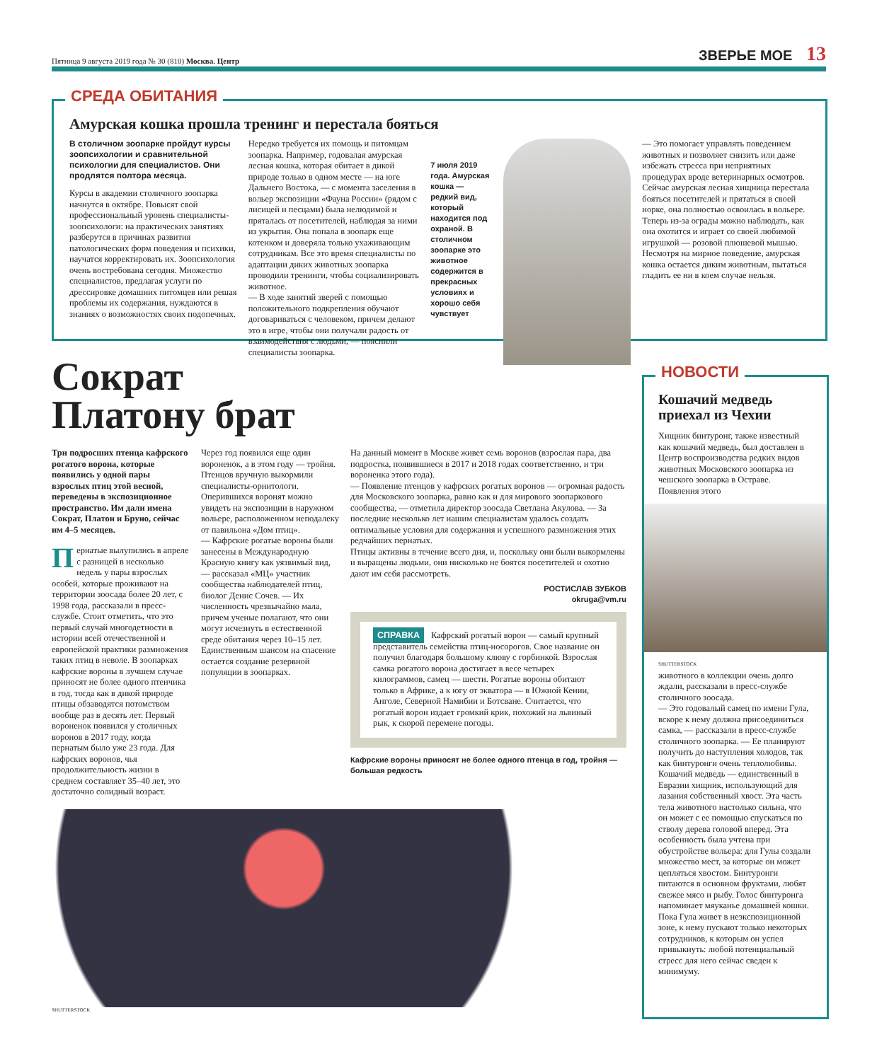Пятница 9 августа 2019 года № 30 (810) Москва. Центр ЗВЕРЬЕ МОЕ 13
СРЕДА ОБИТАНИЯ
Амурская кошка прошла тренинг и перестала бояться
В столичном зоопарке пройдут курсы зоопсихологии и сравнительной психологии для специалистов. Они продлятся полтора месяца.
Курсы в академии столичного зоопарка начнутся в октябре. Повысят свой профессиональный уровень специалисты-зоопсихологи: на практических занятиях разберутся в причинах развития патологических форм поведения и психики, научатся корректировать их. Зоопсихология очень востребована сегодня. Множество специалистов, предлагая услуги по дрессировке домашних питомцев или решая проблемы их содержания, нуждаются в знаниях о возможностях своих подопечных.
Нередко требуется их помощь и питомцам зоопарка. Например, годовалая амурская лесная кошка, которая обитает в дикой природе только в одном месте — на юге Дальнего Востока, — с момента заселения в вольер экспозиции «Фауна России» (рядом с лисицей и песцами) была нелюдимой и пряталась от посетителей, наблюдая за ними из укрытия. Она попала в зоопарк еще котенком и доверяла только ухаживающим сотрудникам. Все это время специалисты по адаптации диких животных зоопарка проводили тренинги, чтобы социализировать животное.
— В ходе занятий зверей с помощью положительного подкрепления обучают договариваться с человеком, причем делают это в игре, чтобы они получали радость от взаимодействия с людьми, — пояснили специалисты зоопарка.
7 июля 2019 года. Амурская кошка — редкий вид, который находится под охраной. В столичном зоопарке это животное содержится в прекрасных условиях и хорошо себя чувствует
— Это помогает управлять поведением животных и позволяет снизить или даже избежать стресса при неприятных процедурах вроде ветеринарных осмотров.
Сейчас амурская лесная хищница перестала бояться посетителей и прятаться в своей норке, она полностью освоилась в вольере. Теперь из-за ограды можно наблюдать, как она охотится и играет со своей любимой игрушкой — розовой плюшевой мышью. Несмотря на мирное поведение, амурская кошка остается диким животным, пытаться гладить ее ни в коем случае нельзя.
Сократ
Платону брат
Три подросших птенца кафрского рогатого ворона, которые появились у одной пары взрослых птиц этой весной, переведены в экспозиционное пространство. Им дали имена Сократ, Платон и Бруно, сейчас им 4–5 месяцев.
Пернатые вылупились в апреле с разницей в несколько недель у пары взрослых особей, которые проживают на территории зоосада более 20 лет, с 1998 года, рассказали в пресс-службе. Стоит отметить, что это первый случай многодетности в истории всей отечественной и европейской практики размножения таких птиц в неволе. В зоопарках кафрские вороны в лучшем случае приносят не более одного птенчика в год, тогда как в дикой природе птицы обзаводятся потомством вообще раз в десять лет. Первый вороненок появился у столичных воронов в 2017 году, когда пернатым было уже 23 года. Для кафрских воронов, чья продолжительность жизни в среднем составляет 35–40 лет, это достаточно солидный возраст.
Через год появился еще один вороненок, а в этом году — тройня. Птенцов вручную выкормили специалисты-орнитологи. Оперившихся воронят можно увидеть на экспозиции в наружном вольере, расположенном неподалеку от павильона «Дом птиц».
— Кафрские рогатые вороны были занесены в Международную Красную книгу как уязвимый вид, — рассказал «МЦ» участник сообщества наблюдателей птиц, биолог Денис Сочев. — Их численность чрезвычайно мала, причем ученые полагают, что они могут исчезнуть в естественной среде обитания через 10–15 лет. Единственным шансом на спасение остается создание резервной популяции в зоопарках.
На данный момент в Москве живет семь воронов (взрослая пара, два подростка, появившиеся в 2017 и 2018 годах соответственно, и три вороненка этого года).
— Появление птенцов у кафрских рогатых воронов — огромная радость для Московского зоопарка, равно как и для мирового зоопаркового сообщества, — отметила директор зоосада Светлана Акулова. — За последние несколько лет нашим специалистам удалось создать оптимальные условия для содержания и успешного размножения этих редчайших пернатых.
Птицы активны в течение всего дня, и, поскольку они были выкормлены и выращены людьми, они нисколько не боятся посетителей и охотно дают им себя рассмотреть.
РОСТИСЛАВ ЗУБКОВ
okruga@vm.ru
СПРАВКА Кафрский рогатый ворон — самый крупный представитель семейства птиц-носорогов. Свое название он получил благодаря большому клюву с горбинкой. Взрослая самка рогатого ворона достигает в весе четырех килограммов, самец — шести. Рогатые вороны обитают только в Африке, а к югу от экватора — в Южной Кении, Анголе, Северной Намибии и Ботсване. Считается, что рогатый ворон издает громкий крик, похожий на львиный рык, к скорой перемене погоды.
Кафрские вороны приносят не более одного птенца в год, тройня — большая редкость
SHUTTERSTOCK
НОВОСТИ
Кошачий медведь приехал из Чехии
Хищник бинтуронг, также известный как кошачий медведь, был доставлен в Центр воспроизводства редких видов животных Московского зоопарка из чешского зоопарка в Остраве. Появления этого
SHUTTERSTOCK
животного в коллекции очень долго ждали, рассказали в пресс-службе столичного зоосада.
— Это годовалый самец по имени Гула, вскоре к нему должна присоединиться самка, — рассказали в пресс-службе столичного зоопарка. — Ее планируют получить до наступления холодов, так как бинтуронги очень теплолюбивы.
Кошачий медведь — единственный в Евразии хищник, использующий для лазания собственный хвост. Эта часть тела животного настолько сильна, что он может с ее помощью спускаться по стволу дерева головой вперед. Эта особенность была учтена при обустройстве вольера: для Гулы создали множество мест, за которые он может цепляться хвостом. Бинтуронги питаются в основном фруктами, любят свежее мясо и рыбу. Голос бинтуронга напоминает мяуканье домашней кошки.
Пока Гула живет в неэкспозиционной зоне, к нему пускают только некоторых сотрудников, к которым он успел привыкнуть: любой потенциальный стресс для него сейчас сведен к минимуму.